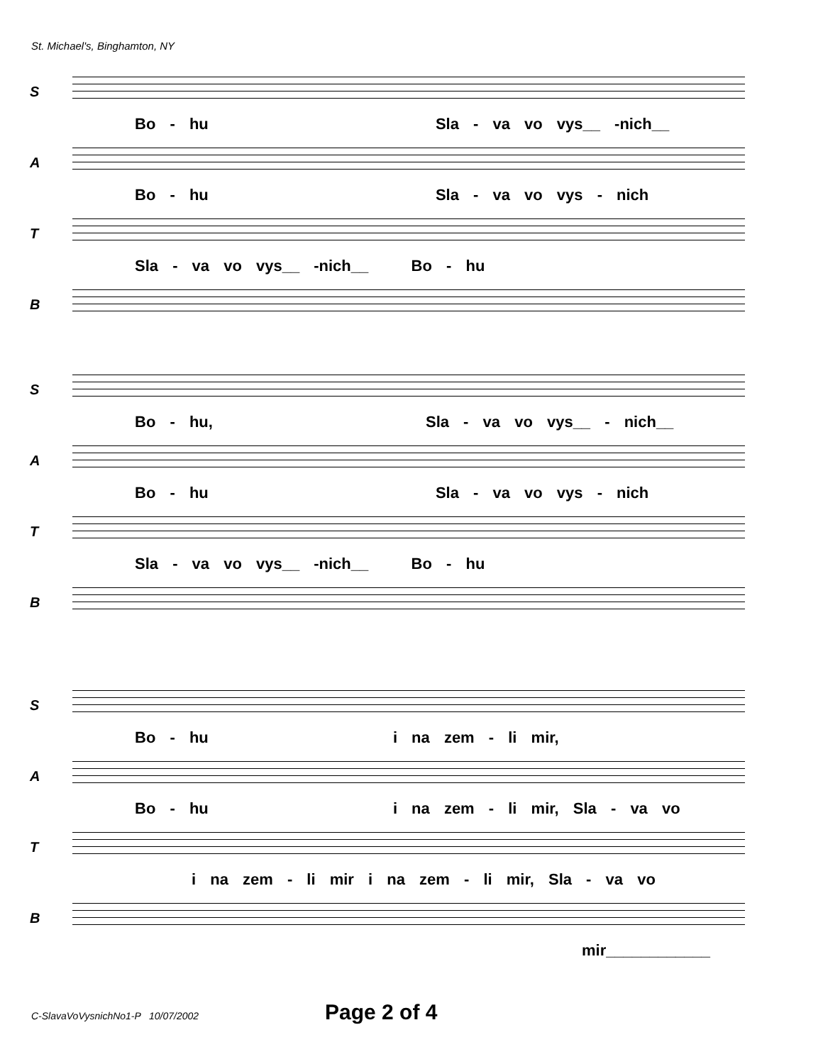St. Michael's, Binghamton, NY
S
Bo - hu Sla - va vo vys__ -nich__
A
Bo - hu Sla - va vo vys - nich
T
Sla - va vo vys__ -nich__ Bo - hu
B
S
Bo - hu, Sla - va vo vys__ - nich__
A
Bo - hu Sla - va vo vys - nich
T
Sla - va vo vys__ -nich__ Bo - hu
B
S
Bo - hu i na zem - li mir,
A
Bo - hu i na zem - li mir, Sla - va vo
T
i na zem - li mir i na zem - li mir, Sla - va vo
B
mir____________
C-SlavaVoVysnichNo1-P 10/07/2002 Page 2 of 4